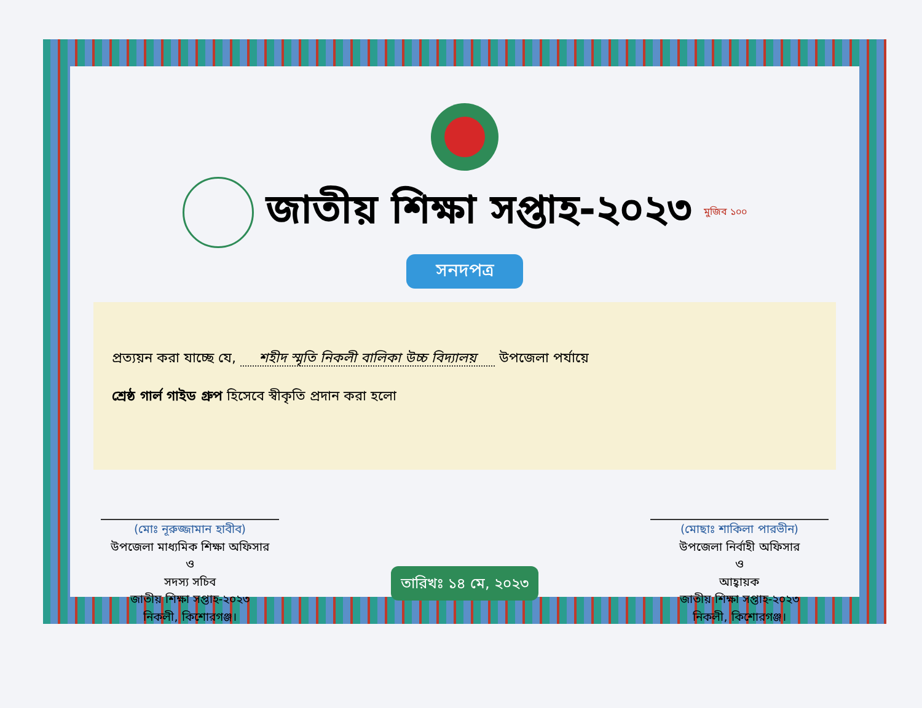জাতীয় শিক্ষা সপ্তাহ-২০২৩
মুজিব ১০০
সনদপত্র
প্রত্যয়ন করা যাচ্ছে যে, শহীদ স্মৃতি নিকলী বালিকা উচ্চ বিদ্যালয় উপজেলা পর্যায়ে
শ্রেষ্ঠ গার্ল গাইড গ্রুপ হিসেবে স্বীকৃতি প্রদান করা হলো
(মোঃ নূরুজ্জামান হাবীব)
উপজেলা মাধ্যমিক শিক্ষা অফিসার
ও
সদস্য সচিব
জাতীয় শিক্ষা সপ্তাহ-২০২৩
নিকলী, কিশোরগঞ্জ।
তারিখঃ ১৪ মে, ২০২৩
(মোছাঃ শাকিলা পারভীন)
উপজেলা নির্বাহী অফিসার
ও
আহ্বায়ক
জাতীয় শিক্ষা সপ্তাহ-২০২৩
নিকলী, কিশোরগঞ্জ।